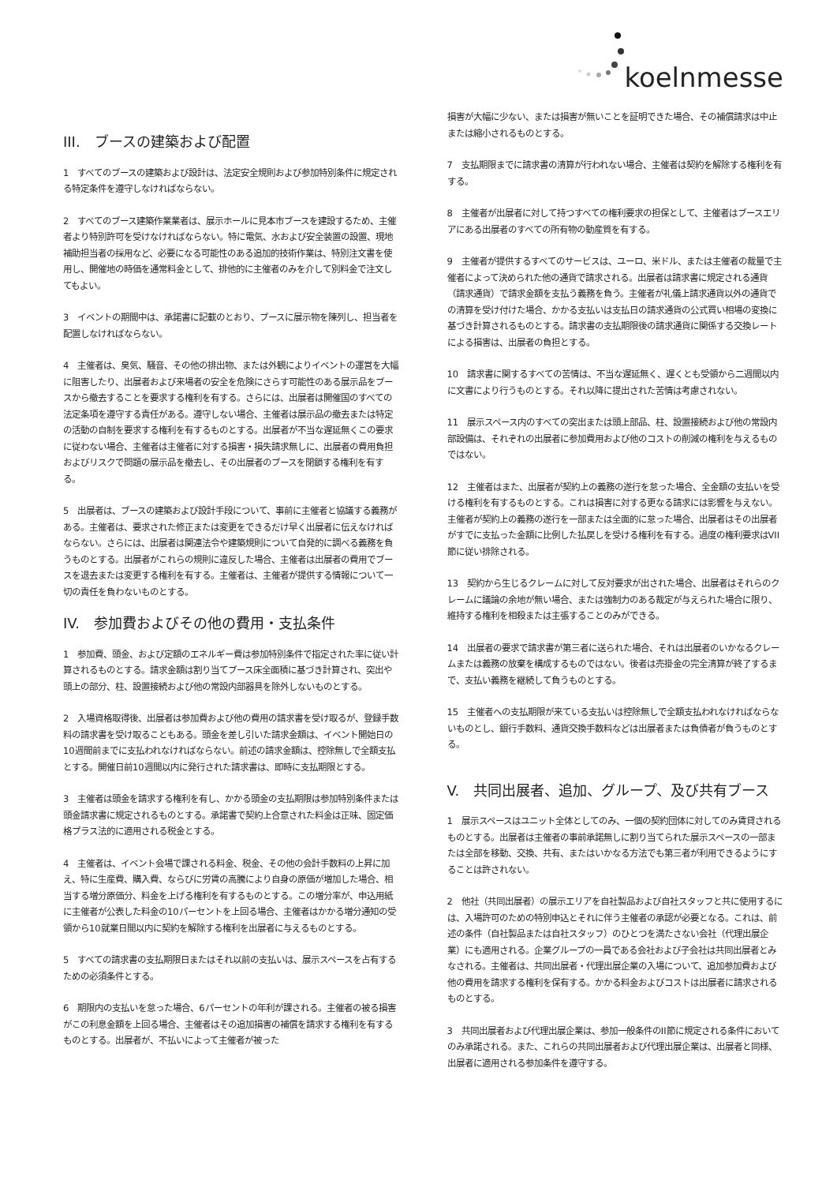koelnmesse
III.　ブースの建築および配置
1　すべてのブースの建築および設計は、法定安全規則および参加特別条件に規定される特定条件を遵守しなければならない。
2　すべてのブース建築作業業者は、展示ホールに見本市ブースを建設するため、主催者より特別許可を受けなければならない。特に電気、水および安全装置の設置、現地補助担当者の採用など、必要になる可能性のある追加的技術作業は、特別注文書を使用し、開催地の時価を通常料金として、排他的に主催者のみを介して別料金で注文してもよい。
3　イベントの期間中は、承諾書に記載のとおり、ブースに展示物を陳列し、担当者を配置しなければならない。
4　主催者は、臭気、騒音、その他の排出物、または外観によりイベントの運営を大幅に阻害したり、出展者および来場者の安全を危険にさらす可能性のある展示品をブースから撤去することを要求する権利を有する。さらには、出展者は開催国のすべての法定条項を遵守する責任がある。遵守しない場合、主催者は展示品の撤去または特定の活動の自制を要求する権利を有するものとする。出展者が不当な遅延無くこの要求に従わない場合、主催者は主催者に対する損害・損失請求無しに、出展者の費用負担およびリスクで問題の展示品を撤去し、その出展者のブースを閉鎖する権利を有する。
5　出展者は、ブースの建築および設計手段について、事前に主催者と協議する義務がある。主催者は、要求された修正または変更をできるだけ早く出展者に伝えなければならない。さらには、出展者は関連法令や建築規則について自発的に調べる義務を負うものとする。出展者がこれらの規則に違反した場合、主催者は出展者の費用でブースを退去または変更する権利を有する。主催者は、主催者が提供する情報について一切の責任を負わないものとする。
IV.　参加費およびその他の費用・支払条件
1　参加費、頭金、および定額のエネルギー費は参加特別条件で指定された率に従い計算されるものとする。請求金額は割り当てブース床全面積に基づき計算され、突出や頭上の部分、柱、設置接続および他の常設内部器具を除外しないものとする。
2　入場資格取得後、出展者は参加費および他の費用の請求書を受け取るが、登録手数料の請求書を受け取ることもある。頭金を差し引いた請求金額は、イベント開始日の10週間前までに支払われなければならない。前述の請求金額は、控除無しで全額支払とする。開催日前10週間以内に発行された請求書は、即時に支払期限とする。
3　主催者は頭金を請求する権利を有し、かかる頭金の支払期限は参加特別条件または頭金請求書に規定されるものとする。承諾書で契約上合意された料金は正味、固定価格プラス法的に適用される税金とする。
4　主催者は、イベント会場で課される料金、税金、その他の会計手数料の上昇に加え、特に生産費、購入費、ならびに労賃の高騰により自身の原価が増加した場合、相当する増分原価分、料金を上げる権利を有するものとする。この増分率が、申込用紙に主催者が公表した料金の10パーセントを上回る場合、主催者はかかる増分通知の受領から10就業日間以内に契約を解除する権利を出展者に与えるものとする。
5　すべての請求書の支払期限日またはそれ以前の支払いは、展示スペースを占有するための必須条件とする。
6　期限内の支払いを怠った場合、6パーセントの年利が課される。主催者の被る損害がこの利息金額を上回る場合、主催者はその追加損害の補償を請求する権利を有するものとする。出展者が、不払いによって主催者が被った
損害が大幅に少ない、または損害が無いことを証明できた場合、その補償請求は中止または縮小されるものとする。
7　支払期限までに請求書の清算が行われない場合、主催者は契約を解除する権利を有する。
8　主催者が出展者に対して持つすべての権利要求の担保として、主催者はブースエリアにある出展者のすべての所有物の動産質を有する。
9　主催者が提供するすべてのサービスは、ユーロ、米ドル、または主催者の裁量で主催者によって決められた他の通貨で請求される。出展者は請求書に規定される通貨（請求通貨）で請求金額を支払う義務を負う。主催者が礼儀上請求通貨以外の通貨での清算を受け付けた場合、かかる支払いは支払日の請求通貨の公式買い相場の変換に基づき計算されるものとする。請求書の支払期限後の請求通貨に関係する交換レートによる損害は、出展者の負担とする。
10　請求書に関するすべての苦情は、不当な遅延無く、遅くとも受領から二週間以内に文書により行うものとする。それ以降に提出された苦情は考慮されない。
11　展示スペース内のすべての突出または頭上部品、柱、設置接続および他の常設内部設備は、それぞれの出展者に参加費用および他のコストの削減の権利を与えるものではない。
12　主催者はまた、出展者が契約上の義務の遂行を怠った場合、全金額の支払いを受ける権利を有するものとする。これは損害に対する更なる請求には影響を与えない。主催者が契約上の義務の遂行を一部または全面的に怠った場合、出展者はその出展者がすでに支払った金額に比例した払戻しを受ける権利を有する。過度の権利要求はVII節に従い排除される。
13　契約から生じるクレームに対して反対要求が出された場合、出展者はそれらのクレームに議論の余地が無い場合、または強制力のある裁定が与えられた場合に限り、維持する権利を相殺または主張することのみができる。
14　出展者の要求で請求書が第三者に送られた場合、それは出展者のいかなるクレームまたは義務の放棄を構成するものではない。後者は売掛金の完全清算が終了するまで、支払い義務を継続して負うものとする。
15　主催者への支払期限が来ている支払いは控除無しで全額支払われなければならないものとし、銀行手数料、通貨交換手数料などは出展者または負債者が負うものとする。
V.　共同出展者、追加、グループ、及び共有ブース
1　展示スペースはユニット全体としてのみ、一個の契約団体に対してのみ賃貸されるものとする。出展者は主催者の事前承諾無しに割り当てられた展示スペースの一部または全部を移動、交換、共有、またはいかなる方法でも第三者が利用できるようにすることは許されない。
2　他社（共同出展者）の展示エリアを自社製品および自社スタッフと共に使用するには、入場許可のための特別申込とそれに伴う主催者の承認が必要となる。これは、前述の条件（自社製品または自社スタッフ）のひとつを満たさない会社（代理出展企業）にも適用される。企業グループの一員である会社および子会社は共同出展者とみなされる。主催者は、共同出展者・代理出展企業の入場について、追加参加費および他の費用を請求する権利を保有する。かかる料金およびコストは出展者に請求されるものとする。
3　共同出展者および代理出展企業は、参加一般条件のII節に規定される条件においてのみ承諾される。また、これらの共同出展者および代理出展企業は、出展者と同様、出展者に適用される参加条件を遵守する。